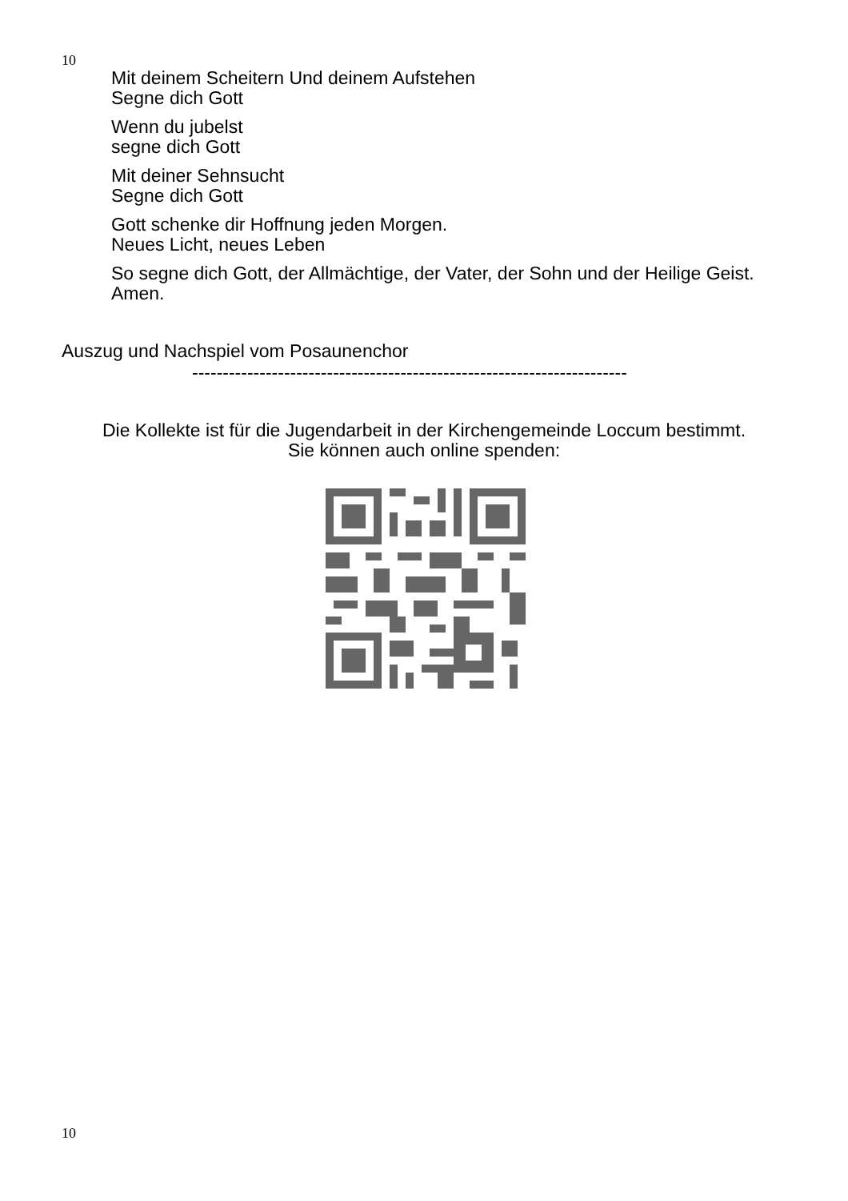10
Mit deinem Scheitern Und deinem Aufstehen
Segne dich Gott
Wenn du jubelst
segne dich Gott
Mit deiner Sehnsucht
Segne dich Gott
Gott schenke dir Hoffnung jeden Morgen.
Neues Licht, neues Leben
So segne dich Gott, der Allmächtige, der Vater, der Sohn und der Heilige Geist. Amen.
Auszug und Nachspiel vom Posaunenchor
-----------------------------------------------------------------------
Die Kollekte ist für die Jugendarbeit in der Kirchengemeinde Loccum bestimmt.
Sie können auch online spenden:
10